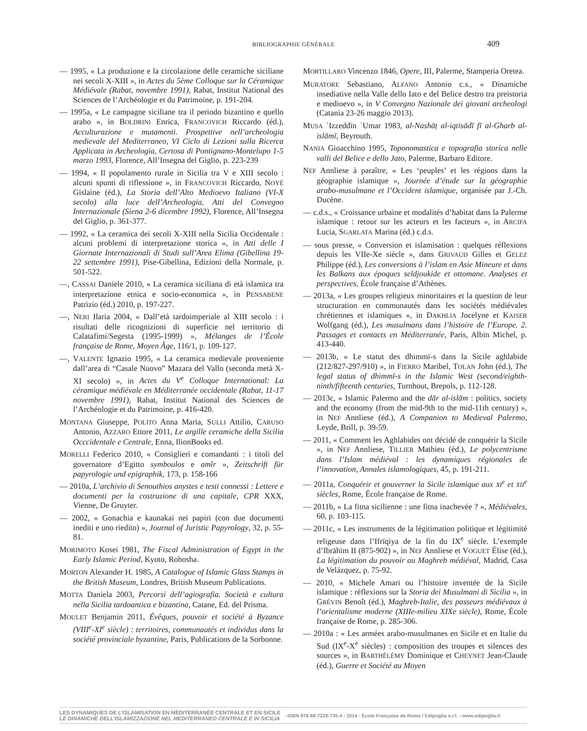BIBLIOGRAPHIE GÉNÉRALE 409
— 1995, « La produzione e la circolazione delle ceramiche siciliane nei secoli X-XIII », in Actes du 5ème Colloque sur la Céramique Médiévale (Rabat, novembre 1991), Rabat, Institut National des Sciences de l’Archéologie et du Patrimoine, p. 191-204.
— 1995a, « Le campagne siciliane tra il periodo bizantino e quello arabo », in BOLDRINI Enrica, FRANCOVICH Riccardo (éd.), Acculturazione e mutamenti. Prospettive nell’archeologia medievale del Mediterraneo, VI Ciclo di Lezioni sulla Ricerca Applicata in Archeologia, Certosa di Pontignano-Montelupo 1-5 marzo 1993, Florence, All’Insegna del Giglio, p. 223-239
— 1994, « Il popolamento rurale in Sicilia tra V e XIII secolo : alcuni spunti di riflessione », in FRANCOVICH Riccardo, NOYÉ Gislaine (éd.), La Storia dell’Alto Medioevo Italiano (VI-X secolo) alla luce dell’Archeologia, Atti del Convegno Internazionale (Siena 2-6 dicembre 1992), Florence, All’Insegna del Giglio, p. 361-377.
— 1992, « La ceramica dei secoli X-XIII nella Sicilia Occidentale : alcuni problemi di interpretazione storica », in Atti delle I Giornate Internazionali di Studi sull’Area Elima (Gibellina 19-22 settembre 1991), Pise-Gibellina, Edizioni della Normale, p. 501-522.
—, CASSAI Daniele 2010, « La ceramica siciliana di età islamica tra interpretazione etnica e socio-economica », in PENSABENE Patrizio (éd.) 2010, p. 197-227.
—, NERI Ilaria 2004, « Dall’età tardoimperiale al XIII secolo : i risultati delle ricognizioni di superficie nel territorio di Calatafimi/Segesta (1995-1999) », Mélanges de l’École française de Rome, Moyen Âge, 116/1, p. 109-127.
—, VALENTE Ignazio 1995, « La ceramica medievale proveniente dall’area di “Casale Nuovo” Mazara del Vallo (seconda metà X-XI secolo) », in Actes du V<sup>e</sup> Colloque International: La céramique médiévale en Méditerranée occidentale (Rabat, 11-17 novembre 1991), Rabat, Institut National des Sciences de l’Archéologie et du Patrimoine, p. 416-420.
MONTANA Giuseppe, POLITO Anna Maria, SULLI Attilio, CARUSO Antonio, AZZARO Ettore 2011, Le argille ceramiche della Sicilia Occcidentale e Centrale, Enna, IlionBooks ed.
MORELLI Federico 2010, « Consiglieri e comandanti : i titoli del governatore d’Egitto symboulos e amîr », Zeitschrift für papyrologie und epigraphik, 173, p. 158-166
— 2010a, L’archivio di Senouthios anystes e testi connessi : Lettere e documenti per la costruzione di una capitale, CPR XXX, Vienne, De Gruyter.
— 2002, « Gonachia e kaunakai nei papiri (con due documenti inediti e uno riedito) », Journal of Juristic Papyrology, 32, p. 55-81.
MORIMOTO Kosei 1981, The Fiscal Administration of Egypt in the Early Islamic Period, Kyoto, Rohosha.
MORTON Alexander H. 1985, A Catalogue of Islamic Glass Stamps in the British Museum, Londres, British Museum Publications.
MOTTA Daniela 2003, Percorsi dell’agiografia. Società e cultura nella Sicilia tardoantica e bizantina, Catane, Ed. del Prisma.
MOULET Benjamin 2011, Évêques, pouvoir et société à Byzance (VIII<sup>e</sup>-XI<sup>e</sup> siècle) : territoires, communautés et individus dans la société provinciale byzantine, Paris, Publications de la Sorbonne.
MORTILLARO Vincenzo 1846, Opere, III, Palerme, Stamperia Oretea.
MURATORE Sebastiano, ALFANO Antonio c.s., « Dinamiche insediative nella Valle dello Iato e del Belice destro tra preistoria e medioevo », in V Convegno Nazionale dei giovani archeologi (Catania 23-26 maggio 2013).
MUSA ʿIzzeddīn ʿUmar 1983, al-Nashāṭ al-iqtisādī fī al-Gharb al-islāmī, Beyrouth.
NANIA Gioacchino 1995, Toponomastica e topografia storica nelle valli del Belice e dello Jato, Palerme, Barbaro Editore.
NEF Annliese à paraître, « Les ‘peuples’ et les régions dans la géographie islamique », Journée d’étude sur la géographie arabo-musulmane et l’Occident islamique, organisée par J.-Ch. Ducène.
— c.d.s., « Croissance urbaine et modalités d’habitat dans la Palerme islamique : retour sur les acteurs et les facteurs », in ARCIFA Lucia, SGARLATA Marina (éd.) c.d.s.
— sous presse, « Conversion et islamisation : quelques réflexions depuis les VIIe-Xe siècle », dans GRIVAUD Gilles et GELEZ Philippe (éd.), Les conversions à l’islam en Asie Mineure et dans les Balkans aux époques seldjoukide et ottomane. Analyses et perspectives, École française d’Athènes.
— 2013a, « Les groupes religieux minoritaires et la question de leur structuration en communautés dans les sociétés médiévales chrétiennes et islamiques », in DAKHLIA Jocelyne et KAISER Wolfgang (éd.), Les musulmans dans l’histoire de l’Europe. 2. Passages et contacts en Méditerranée, Paris, Albin Michel, p. 413-440.
— 2013b, « Le statut des dhimmī-s dans la Sicile aghlabide (212/827-297/910) », in FIERRO Maribel, TOLAN John (éd.), The legal status of dhimmī-s in the Islamic West (second/eighth-ninth/fifteenth centuries, Turnhout, Brepols, p. 112-128.
— 2013c, « Islamic Palermo and the dār al-islām : politics, society and the economy (from the mid-9th to the mid-11th century) », in NEF Annliese (éd.), A Companion to Medieval Palermo, Leyde, Brill, p. 39-59.
— 2011, « Comment les Aghlabides ont décidé de conquérir la Sicile », in NEF Annliese, TILLIER Mathieu (éd.), Le polycentrisme dans l’Islam médiéval : les dynamiques régionales de l’innovation, Annales islamologiques, 45, p. 191-211.
— 2011a, Conquérir et gouverner la Sicile islamique aux XI<sup>e</sup> et XII<sup>e</sup> siècles, Rome, École française de Rome.
— 2011b, « La fitna sicilienne : une fitna inachevée ? », Médiévales, 60, p. 103-115.
— 2011c, « Les instruments de la légitimation politique et légitimité religeuse dans l’Ifrīqiya de la fin du IX<sup>e</sup> siècle. L’exemple d’Ibrāhīm II (875-902) », in NEF Annliese et VOGUET Élise (éd.), La légitimation du pouvoir au Maghreb médiéval, Madrid, Casa de Velázquez, p. 75-92.
— 2010, « Michele Amari ou l’histoire inventée de la Sicile islamique : réflexions sur la Storia dei Musulmani di Sicilia », in GRÉVIN Benoît (éd.), Maghreb-Italie, des passeurs médiévaux à l’orientalisme moderne (XIIIe-milieu XIXe siècle), Rome, École française de Rome, p. 285-306.
— 2010a : « Les armées arabo-musulmanes en Sicile et en Italie du Sud (IX<sup>e</sup>-X<sup>e</sup> siècles) : composition des troupes et silences des sources », in BARTHÉLÉMY Dominique et CHEYNET Jean-Claude (éd.), Guerre et Société au Moyen
LES DYNAMIQUES DE L’ISLAMISATION EN MÉDITERRANÉE CENTRALE ET EN SICILE
LE DINAMICHE DELL’ISLAMIZZAZIONE NEL MEDITERRANEO CENTRALE E IN SICILIA
- ISBN 978-88-7228-735-4 - 2014 · École Française de Rome / Edipuglia s.r.l. - www.edipuglia.it